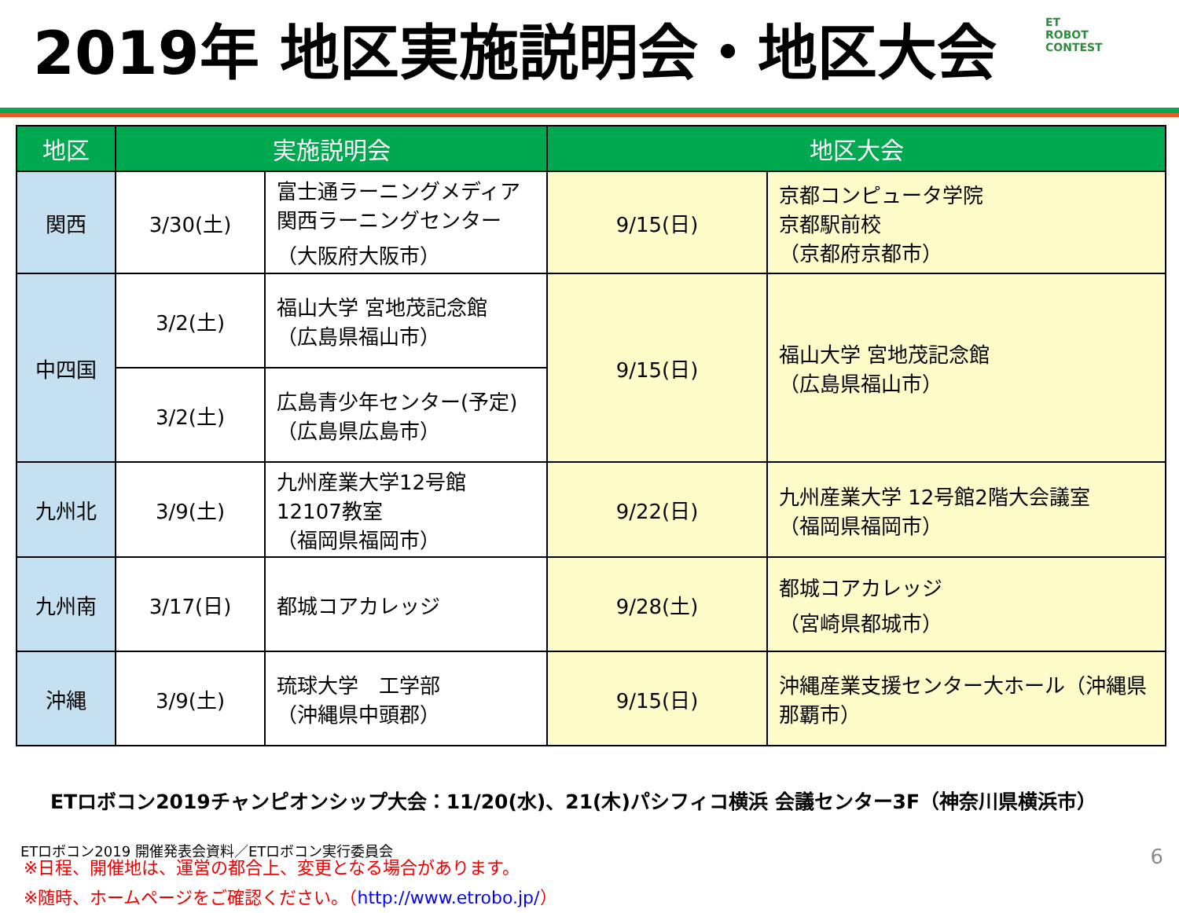2019年 地区実施説明会・地区大会
ET
ROBOT
CONTEST
| 地区 | 実施説明会 | | 地区大会 | |
| --- | --- | --- | --- | --- |
| 関西 | 3/30(土) | 富士通ラーニングメディア 関西ラーニングセンター （大阪府大阪市） | 9/15(日) | 京都コンピュータ学院 京都駅前校 （京都府京都市） |
| 中四国 | 3/2(土) | 福山大学 宮地茂記念館 （広島県福山市） | 9/15(日) | 福山大学 宮地茂記念館 （広島県福山市） |
| | 3/2(土) | 広島青少年センター(予定) （広島県広島市） | | |
| 九州北 | 3/9(土) | 九州産業大学12号館 12107教室 （福岡県福岡市） | 9/22(日) | 九州産業大学 12号館2階大会議室 （福岡県福岡市） |
| 九州南 | 3/17(日) | 都城コアカレッジ | 9/28(土) | 都城コアカレッジ （宮崎県都城市） |
| 沖縄 | 3/9(土) | 琉球大学 工学部 （沖縄県中頭郡） | 9/15(日) | 沖縄産業支援センター大ホール（沖縄県那覇市） |
ETロボコン2019チャンピオンシップ大会：11/20(水)、21(木)パシフィコ横浜 会議センター3F（神奈川県横浜市）
※日程、開催地は、運営の都合上、変更となる場合があります。
※随時、ホームページをご確認ください。（http://www.etrobo.jp/）
ETロボコン2019 開催発表会資料／ETロボコン実行委員会
6